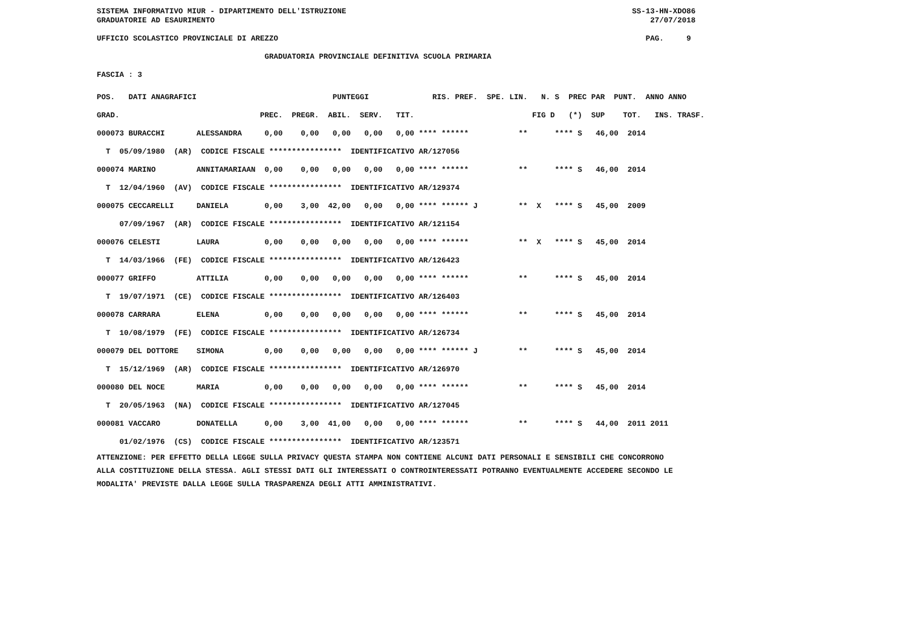SISTEMA INFORMATIVO MIUR - DIPARTIMENTO DELL'ISTRUZIONE                                                               SS-13-HN-XDO86
GRADUATORIE AD ESAURIMENTO                                                                                                27/07/2018

UFFICIO SCOLASTICO PROVINCIALE DI AREZZO                                                                                 PAG.     9

                                     GRADUATORIA PROVINCIALE DEFINITIVA SCUOLA PRIMARIA

FASCIA : 3
| POS. DATI ANAGRAFICI PUNTEGGI RIS. PREF. SPE. LIN. N. S PREC PAR PUNT. ANNO ANNO |
| --- |
| GRAD. PREC. PREGR. ABIL. SERV. TIT. FIG D (*) SUP TOT. INS. TRASF. |
| 000073 BURACCHI ALESSANDRA 0,00 0,00 0,00 0,00 0,00 **** ****** ** **** S 46,00 2014 |
| T 05/09/1980 (AR) CODICE FISCALE **************** IDENTIFICATIVO AR/127056 |
| 000074 MARINO ANNITAMARIAAN 0,00 0,00 0,00 0,00 0,00 **** ****** ** **** S 46,00 2014 |
| T 12/04/1960 (AV) CODICE FISCALE **************** IDENTIFICATIVO AR/129374 |
| 000075 CECCARELLI DANIELA 0,00 3,00 42,00 0,00 0,00 **** ****** J ** X **** S 45,00 2009 |
| 07/09/1967 (AR) CODICE FISCALE **************** IDENTIFICATIVO AR/121154 |
| 000076 CELESTI LAURA 0,00 0,00 0,00 0,00 0,00 **** ****** ** X **** S 45,00 2014 |
| T 14/03/1966 (FE) CODICE FISCALE **************** IDENTIFICATIVO AR/126423 |
| 000077 GRIFFO ATTILIA 0,00 0,00 0,00 0,00 0,00 **** ****** ** **** S 45,00 2014 |
| T 19/07/1971 (CE) CODICE FISCALE **************** IDENTIFICATIVO AR/126403 |
| 000078 CARRARA ELENA 0,00 0,00 0,00 0,00 0,00 **** ****** ** **** S 45,00 2014 |
| T 10/08/1979 (FE) CODICE FISCALE **************** IDENTIFICATIVO AR/126734 |
| 000079 DEL DOTTORE SIMONA 0,00 0,00 0,00 0,00 0,00 **** ****** J ** **** S 45,00 2014 |
| T 15/12/1969 (AR) CODICE FISCALE **************** IDENTIFICATIVO AR/126970 |
| 000080 DEL NOCE MARIA 0,00 0,00 0,00 0,00 0,00 **** ****** ** **** S 45,00 2014 |
| T 20/05/1963 (NA) CODICE FISCALE **************** IDENTIFICATIVO AR/127045 |
| 000081 VACCARO DONATELLA 0,00 3,00 41,00 0,00 0,00 **** ****** ** **** S 44,00 2011 2011 |
| 01/02/1976 (CS) CODICE FISCALE **************** IDENTIFICATIVO AR/123571 |
ATTENZIONE: PER EFFETTO DELLA LEGGE SULLA PRIVACY QUESTA STAMPA NON CONTIENE ALCUNI DATI PERSONALI E SENSIBILI CHE CONCORRONO
ALLA COSTITUZIONE DELLA STESSA. AGLI STESSI DATI GLI INTERESSATI O CONTROINTERESSATI POTRANNO EVENTUALMENTE ACCEDERE SECONDO LE
MODALITA' PREVISTE DALLA LEGGE SULLA TRASPARENZA DEGLI ATTI AMMINISTRATIVI.